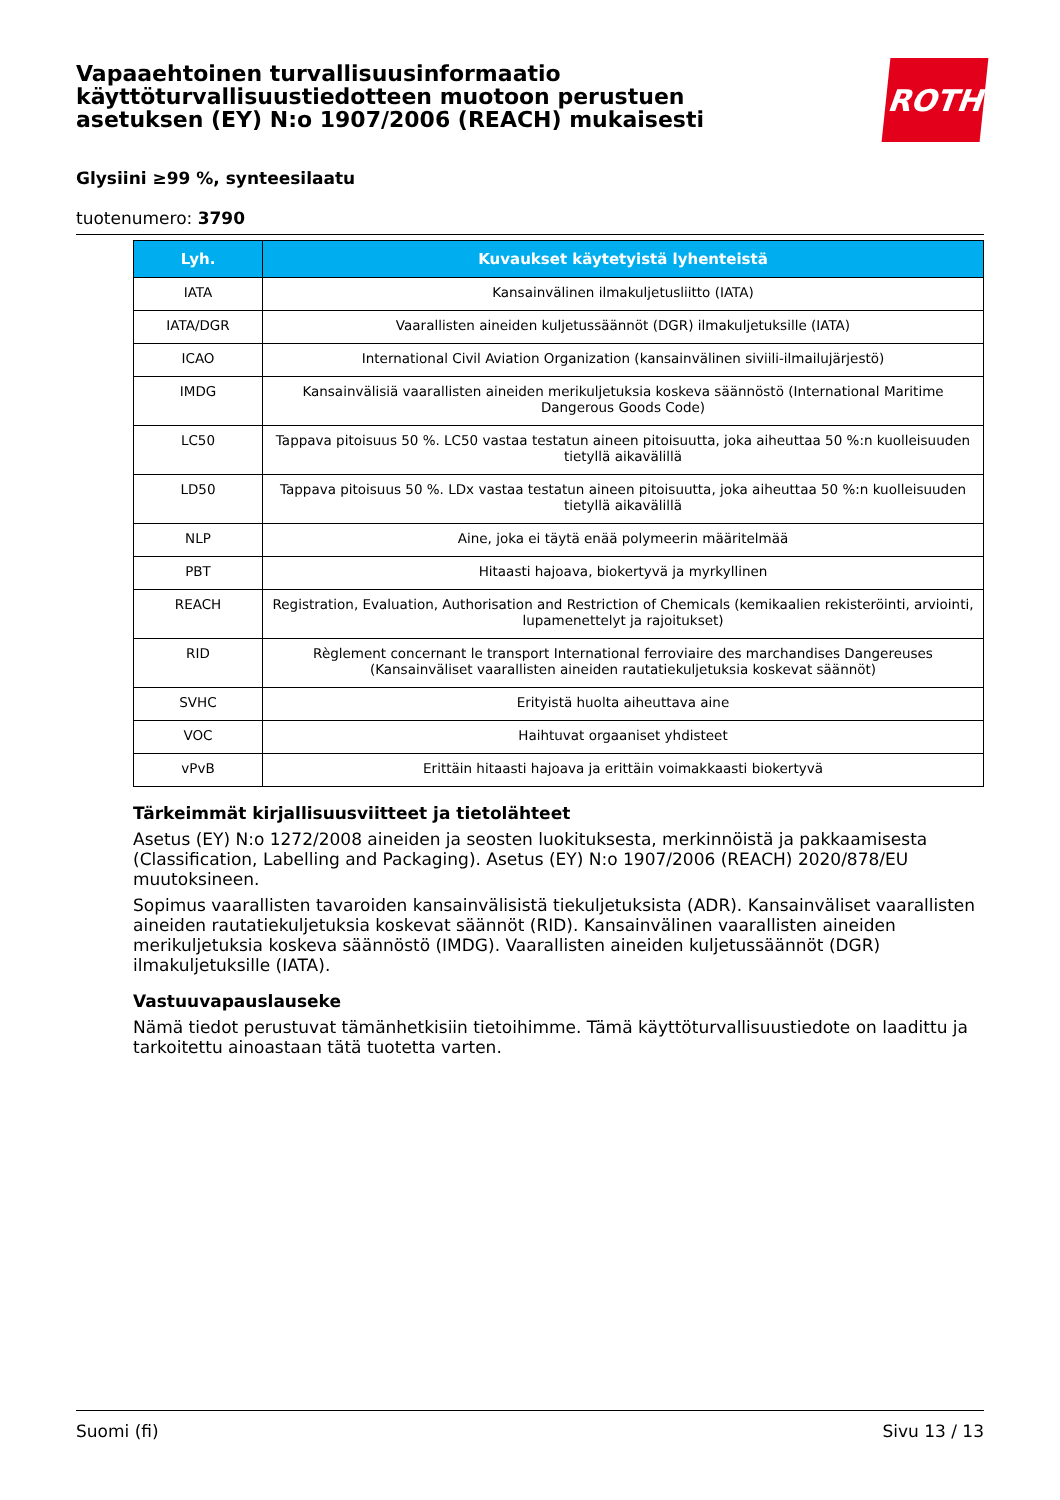Vapaaehtoinen turvallisuusinformaatio
käyttöturvallisuustiedotteen muotoon perustuen
asetuksen (EY) N:o 1907/2006 (REACH) mukaisesti
ROTH
Glysiini ≥99 %, synteesilaatu
tuotenumero: 3790
| Lyh. | Kuvaukset käytetyistä lyhenteistä |
| --- | --- |
| IATA | Kansainvälinen ilmakuljetusliitto (IATA) |
| IATA/DGR | Vaarallisten aineiden kuljetussäännöt (DGR) ilmakuljetuksille (IATA) |
| ICAO | International Civil Aviation Organization (kansainvälinen siviili-ilmailujärjestö) |
| IMDG | Kansainvälisiä vaarallisten aineiden merikuljetuksia koskeva säännöstö (International Maritime Dangerous Goods Code) |
| LC50 | Tappava pitoisuus 50 %. LC50 vastaa testatun aineen pitoisuutta, joka aiheuttaa 50 %:n kuolleisuuden tietyllä aikavälillä |
| LD50 | Tappava pitoisuus 50 %. LDx vastaa testatun aineen pitoisuutta, joka aiheuttaa 50 %:n kuolleisuuden tietyllä aikavälillä |
| NLP | Aine, joka ei täytä enää polymeerin määritelmää |
| PBT | Hitaasti hajoava, biokertyvä ja myrkyllinen |
| REACH | Registration, Evaluation, Authorisation and Restriction of Chemicals (kemikaalien rekisteröinti, arviointi, lupamenettelyt ja rajoitukset) |
| RID | Règlement concernant le transport International ferroviaire des marchandises Dangereuses (Kansainväliset vaarallisten aineiden rautatiekuljetuksia koskevat säännöt) |
| SVHC | Erityistä huolta aiheuttava aine |
| VOC | Haihtuvat orgaaniset yhdisteet |
| vPvB | Erittäin hitaasti hajoava ja erittäin voimakkaasti biokertyvä |
Tärkeimmät kirjallisuusviitteet ja tietolähteet
Asetus (EY) N:o 1272/2008 aineiden ja seosten luokituksesta, merkinnöistä ja pakkaamisesta (Classification, Labelling and Packaging). Asetus (EY) N:o 1907/2006 (REACH) 2020/878/EU muutoksineen.
Sopimus vaarallisten tavaroiden kansainvälisistä tiekuljetuksista (ADR). Kansainväliset vaarallisten aineiden rautatiekuljetuksia koskevat säännöt (RID). Kansainvälinen vaarallisten aineiden merikuljetuksia koskeva säännöstö (IMDG). Vaarallisten aineiden kuljetussäännöt (DGR) ilmakuljetuksille (IATA).
Vastuuvapauslauseke
Nämä tiedot perustuvat tämänhetkisiin tietoihimme. Tämä käyttöturvallisuustiedote on laadittu ja tarkoitettu ainoastaan tätä tuotetta varten.
Suomi (fi) Sivu 13 / 13